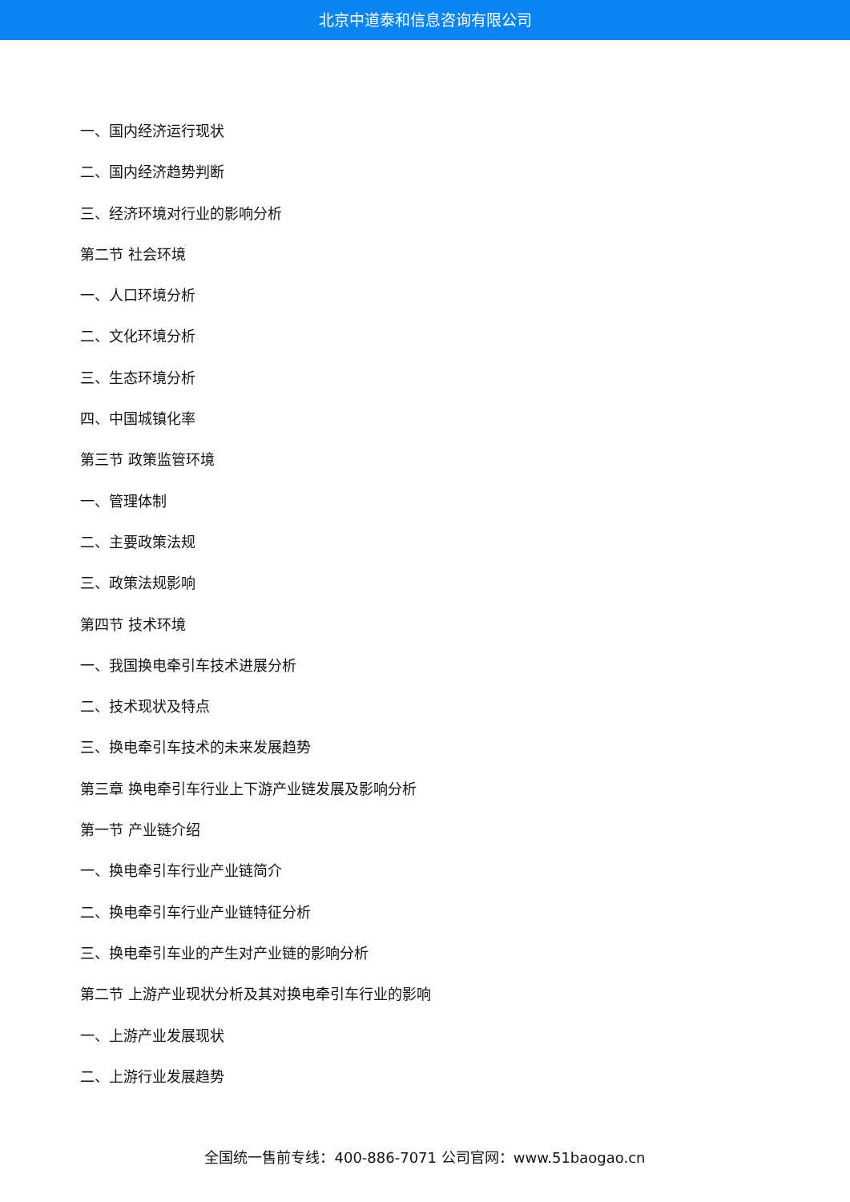北京中道泰和信息咨询有限公司
一、国内经济运行现状
二、国内经济趋势判断
三、经济环境对行业的影响分析
第二节 社会环境
一、人口环境分析
二、文化环境分析
三、生态环境分析
四、中国城镇化率
第三节 政策监管环境
一、管理体制
二、主要政策法规
三、政策法规影响
第四节 技术环境
一、我国换电牵引车技术进展分析
二、技术现状及特点
三、换电牵引车技术的未来发展趋势
第三章 换电牵引车行业上下游产业链发展及影响分析
第一节 产业链介绍
一、换电牵引车行业产业链简介
二、换电牵引车行业产业链特征分析
三、换电牵引车业的产生对产业链的影响分析
第二节 上游产业现状分析及其对换电牵引车行业的影响
一、上游产业发展现状
二、上游行业发展趋势
全国统一售前专线：400-886-7071 公司官网：www.51baogao.cn